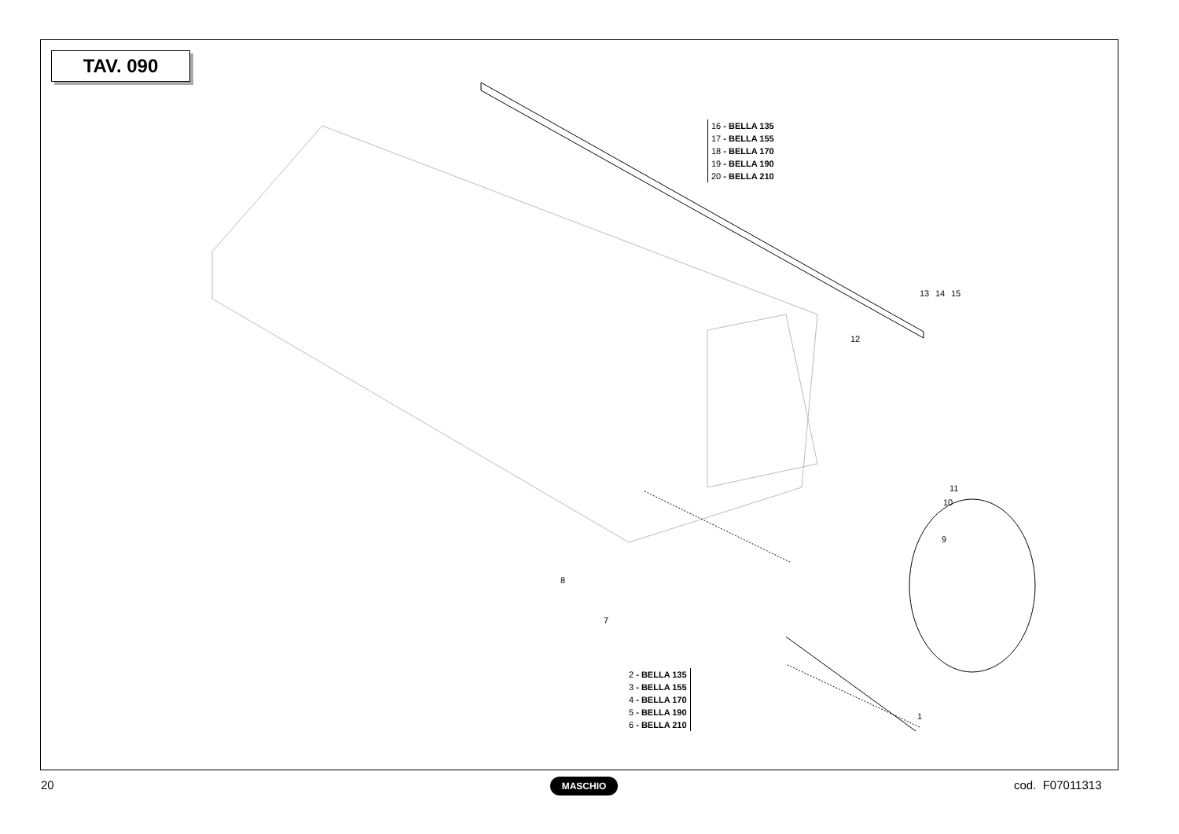TAV. 090
16 - BELLA 135
17 - BELLA 155
18 - BELLA 170
19 - BELLA 190
20 - BELLA 210
2 - BELLA 135
3 - BELLA 155
4 - BELLA 170
5 - BELLA 190
6 - BELLA 210
13 14 15
12
11
10
9
8
7
1
20 MASCHIO cod. F07011313